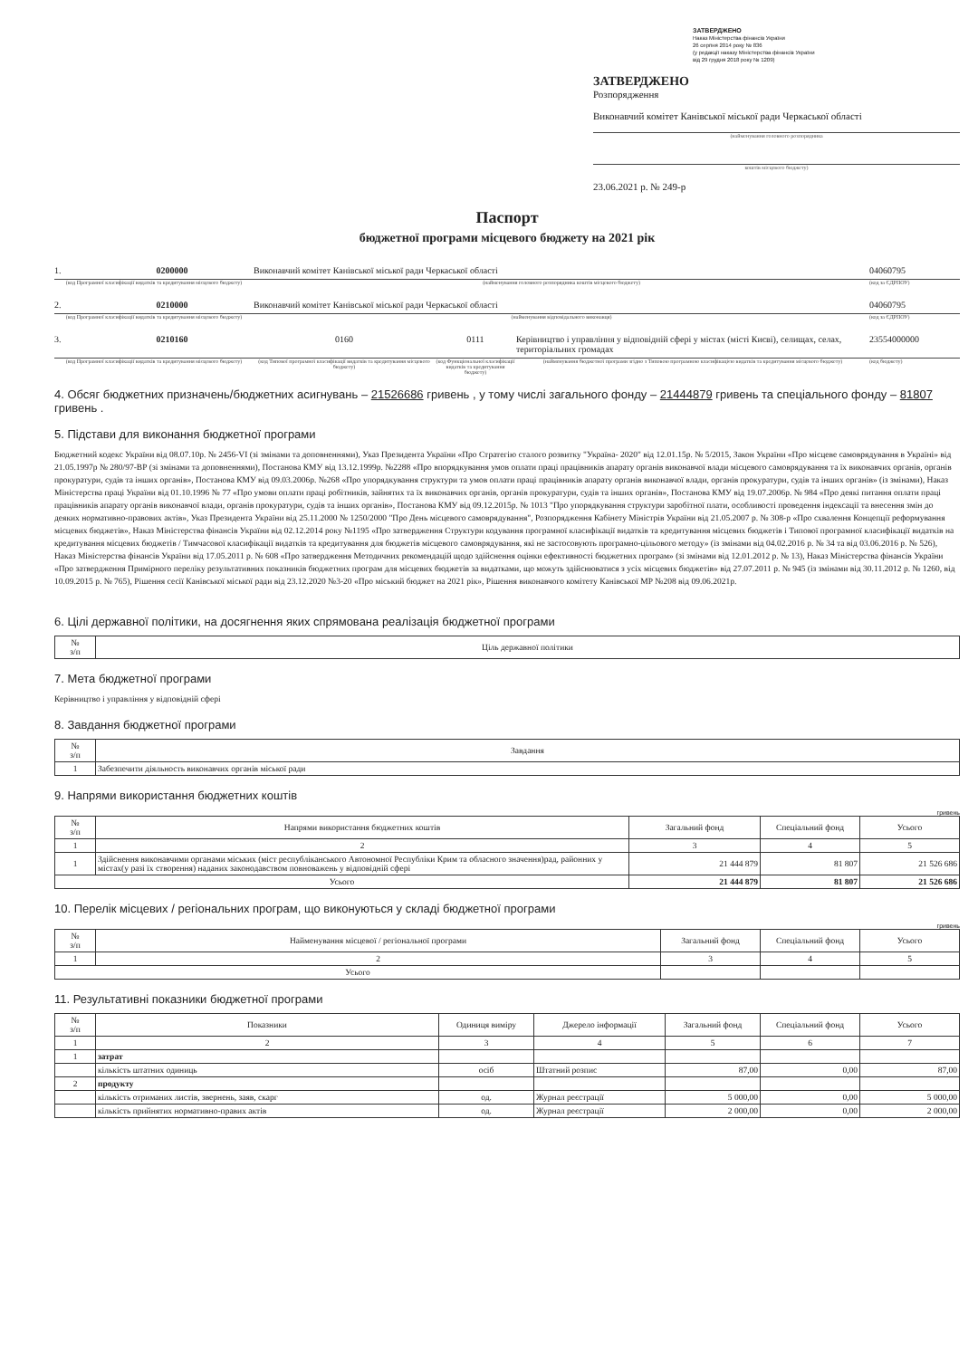ЗАТВЕРДЖЕНО
Наказ Міністерства фінансів України
26 серпня 2014 року № 836
(у редакції наказу Міністерства фінансів України
від 29 грудня 2018 року № 1209)
ЗАТВЕРДЖЕНО
Розпорядження
Виконавчий комітет Канівської міської ради Черкаської області
(найменування головного розпорядника
коштів місцевого бюджету)
23.06.2021 р. № 249-р
Паспорт
бюджетної програми місцевого бюджету на 2021 рік
1. 0200000 Виконавчий комітет Канівської міської ради Черкаської області 04060795
(код Програмної класифікації видатків та кредитування місцевого бюджету) (найменування головного розпорядника коштів місцевого бюджету) (код за ЄДРПОУ)
2. 0210000 Виконавчий комітет Канівської міської ради Черкаської області 04060795
(код Програмної класифікації видатків та кредитування місцевого бюджету) (найменування відповідального виконавця) (код за ЄДРПОУ)
3. 0210160 0160 0111 Керівництво і управління у відповідній сфері у містах (місті Києві), селищах, селах, територіальних громадах 23554000000
(код Програмної класифікації видатків та кредитування місцевого бюджету) (код Типової програмної класифікації видатків та кредитування місцевого бюджету) (код Функціональної класифікації видатків та кредитування бюджету) (найменування бюджетної програми згідно з Типовою програмною класифікацією видатків та кредитування місцевого бюджету) (код бюджету)
4. Обсяг бюджетних призначень/бюджетних асигнувань – 21526686 гривень , у тому числі загального фонду – 21444879 гривень та спеціального фонду – 81807 гривень .
5. Підстави для виконання бюджетної програми
Бюджетний кодекс України від 08.07.10р. № 2456-VI (зі змінами та доповненнями), Указ Президента України «Про Стратегію сталого розвитку "Україна- 2020" від 12.01.15р. № 5/2015, Закон України «Про місцеве самоврядування в Україні» від 21.05.1997р № 280/97-ВР (зі змінами та доповненнями), Постанова КМУ від 13.12.1999р. №2288 «Про впорядкування умов оплати праці працівників апарату органів виконавчої влади місцевого самоврядування та їх виконавчих органів, органів прокуратури, судів та інших органів», Постанова КМУ від 09.03.2006р. №268 «Про упорядкування структури та умов оплати праці працівників апарату органів виконавчої влади, органів прокуратури, судів та інших органів» (із змінами), Наказ Міністерства праці України від 01.10.1996 № 77 «Про умови оплати праці робітників, зайнятих та їх виконавчих органів, органів прокуратури, судів та інших органів», Постанова КМУ від 19.07.2006р. № 984 «Про деякі питання оплати праці працівників апарату органів виконавчої влади, органів прокуратури, судів та інших органів», Постанова КМУ від 09.12.2015р. № 1013 "Про упорядкування структури заробітної плати, особливості проведення індексації та внесення змін до деяких нормативно-правових актів», Указ Президента України від 25.11.2000 № 1250/2000 "Про День місцевого самоврядування", Розпорядження Кабінету Міністрів України від 21.05.2007 р. № 308-р «Про схвалення Концепції реформування місцевих бюджетів», Наказ Міністерства фінансів України від 02.12.2014 року №1195 «Про затвердження Структури кодування програмної класифікації видатків та кредитування місцевих бюджетів і Типової програмної класифікації видатків на кредитування місцевих бюджетів / Тимчасової класифікації видатків та кредитування для бюджетів місцевого самоврядування, які не застосовують програмно-цільового методу» (із змінами від 04.02.2016 р. № 34 та від 03.06.2016 р. № 526), Наказ Міністерства фінансів України від 17.05.2011 р. № 608 «Про затвердження Методичних рекомендацій щодо здійснення оцінки ефективності бюджетних програм» (зі змінами від 12.01.2012 р. № 13), Наказ Міністерства фінансів України «Про затвердження Примірного переліку результативних показників бюджетних програм для місцевих бюджетів за видатками, що можуть здійснюватися з усіх місцевих бюджетів» від 27.07.2011 р. № 945 (із змінами від 30.11.2012 р. № 1260, від 10.09.2015 р. № 765), Рішення сесії Канівської міської ради від 23.12.2020 №3-20 «Про міський бюджет на 2021 рік», Рішення виконавчого комітету Канівської МР №208 від 09.06.2021р.
6. Цілі державної політики, на досягнення яких спрямована реалізація бюджетної програми
| № з/п | Ціль державної політики |
| --- | --- |
7. Мета бюджетної програми
Керівництво і управління у відповідній сфері
8. Завдання бюджетної програми
| № з/п | Завдання |
| --- | --- |
| 1 | Забезпечити діяльность виконавчих органів міської ради |
9. Напрями використання бюджетних коштів
гривень
| № з/п | Напрями використання бюджетних коштів | Загальний фонд | Спеціальний фонд | Усього |
| --- | --- | --- | --- | --- |
| 1 | 2 | 3 | 4 | 5 |
| 1 | Здійснення виконавчими органами міських (міст республіканського Автономної Республіки Крим та обласного значення)рад, районних у містах(у разі їх створення) наданих законодавством повноважень у відповідній сфері | 21 444 879 | 81 807 | 21 526 686 |
| Усього | | 21 444 879 | 81 807 | 21 526 686 |
10. Перелік місцевих / регіональних програм, що виконуються у складі бюджетної програми
гривень
| № з/п | Найменування місцевої / регіональної програми | Загальний фонд | Спеціальний фонд | Усього |
| --- | --- | --- | --- | --- |
| 1 | 2 | 3 | 4 | 5 |
| Усього | | | | |
11. Результативні показники бюджетної програми
| № з/п | Показники | Одиниця виміру | Джерело інформації | Загальний фонд | Спеціальний фонд | Усього |
| --- | --- | --- | --- | --- | --- | --- |
| 1 | 2 | 3 | 4 | 5 | 6 | 7 |
| 1 | затрат | | | | | |
| | кількість штатних одиниць | осіб | Штатний розпис | 87,00 | 0,00 | 87,00 |
| 2 | продукту | | | | | |
| | кількість отриманих листів, звернень, заяв, скарг | од. | Журнал реєстрації | 5 000,00 | 0,00 | 5 000,00 |
| | кількість прийнятих нормативно-правих актів | од. | Журнал реєстрації | 2 000,00 | 0,00 | 2 000,00 |